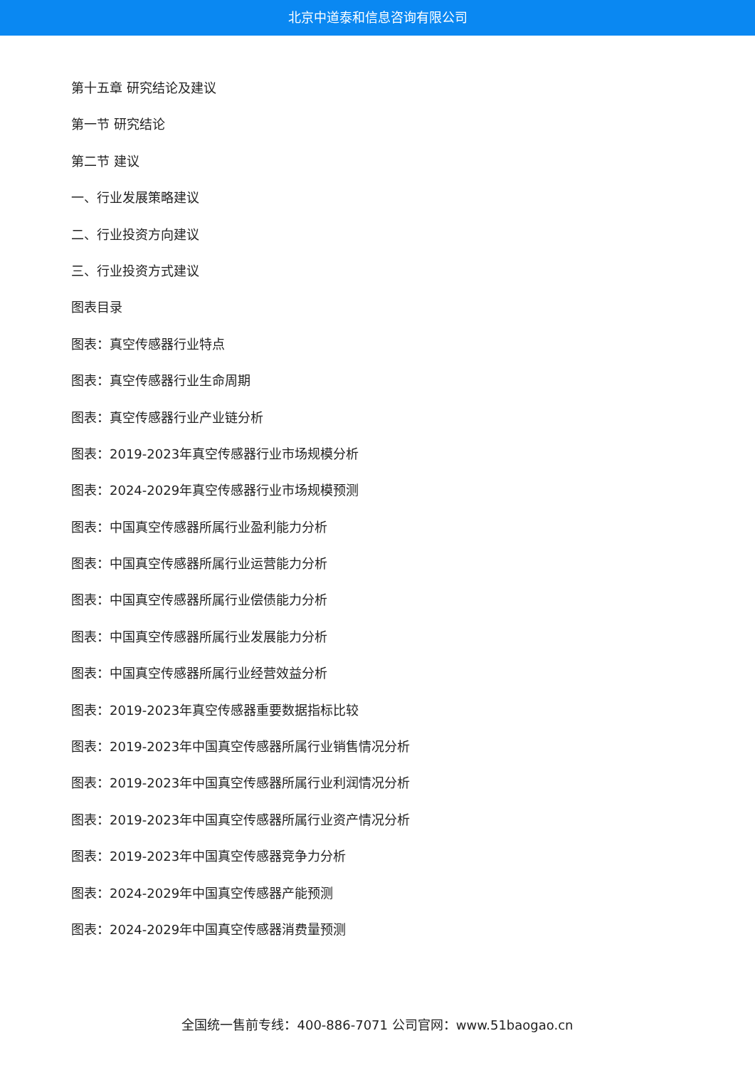北京中道泰和信息咨询有限公司
第十五章 研究结论及建议
第一节 研究结论
第二节 建议
一、行业发展策略建议
二、行业投资方向建议
三、行业投资方式建议
图表目录
图表：真空传感器行业特点
图表：真空传感器行业生命周期
图表：真空传感器行业产业链分析
图表：2019-2023年真空传感器行业市场规模分析
图表：2024-2029年真空传感器行业市场规模预测
图表：中国真空传感器所属行业盈利能力分析
图表：中国真空传感器所属行业运营能力分析
图表：中国真空传感器所属行业偿债能力分析
图表：中国真空传感器所属行业发展能力分析
图表：中国真空传感器所属行业经营效益分析
图表：2019-2023年真空传感器重要数据指标比较
图表：2019-2023年中国真空传感器所属行业销售情况分析
图表：2019-2023年中国真空传感器所属行业利润情况分析
图表：2019-2023年中国真空传感器所属行业资产情况分析
图表：2019-2023年中国真空传感器竞争力分析
图表：2024-2029年中国真空传感器产能预测
图表：2024-2029年中国真空传感器消费量预测
全国统一售前专线：400-886-7071 公司官网：www.51baogao.cn